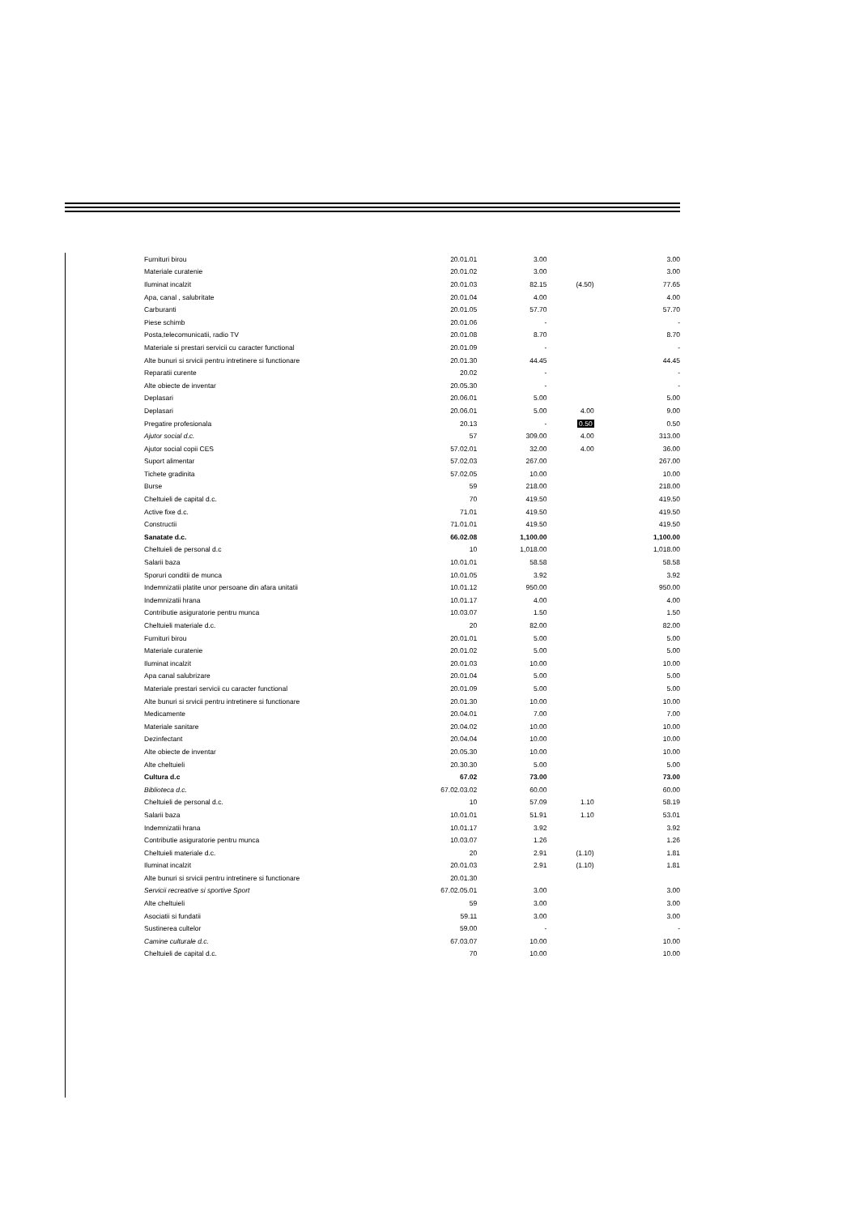| Furnituri birou | 20.01.01 | 3.00 | | 3.00 |
| Materiale curatenie | 20.01.02 | 3.00 | | 3.00 |
| Iluminat incalzit | 20.01.03 | 82.15 | (4.50) | 77.65 |
| Apa, canal , salubritate | 20.01.04 | 4.00 | | 4.00 |
| Carburanti | 20.01.05 | 57.70 | | 57.70 |
| Piese schimb | 20.01.06 | - | | - |
| Posta,telecomunicatii, radio TV | 20.01.08 | 8.70 | | 8.70 |
| Materiale si prestari servicii cu caracter functional | 20.01.09 | - | | - |
| Alte bunuri si srvicii pentru intretinere si functionare | 20.01.30 | 44.45 | | 44.45 |
| Reparatii curente | 20.02 | - | | - |
| Alte obiecte de inventar | 20.05.30 | - | | - |
| Deplasari | 20.06.01 | 5.00 | | 5.00 |
| Deplasari | 20.06.01 | 5.00 | 4.00 | 9.00 |
| Pregatire profesionala | 20.13 | - | 0.50 | 0.50 |
| Ajutor social d.c. | 57 | 309.00 | 4.00 | 313.00 |
| Ajutor social copii CES | 57.02.01 | 32.00 | 4.00 | 36.00 |
| Suport alimentar | 57.02.03 | 267.00 | | 267.00 |
| Tichete gradinita | 57.02.05 | 10.00 | | 10.00 |
| Burse | 59 | 218.00 | | 218.00 |
| Cheltuieli de capital d.c. | 70 | 419.50 | | 419.50 |
| Active fixe d.c. | 71.01 | 419.50 | | 419.50 |
| Constructii | 71.01.01 | 419.50 | | 419.50 |
| Sanatate d.c. | 66.02.08 | 1,100.00 | | 1,100.00 |
| Cheltuieli de personal d.c | 10 | 1,018.00 | | 1,018.00 |
| Salarii baza | 10.01.01 | 58.58 | | 58.58 |
| Sporuri conditii de munca | 10.01.05 | 3.92 | | 3.92 |
| Indemnizatii platite unor persoane din afara unitatii | 10.01.12 | 950.00 | | 950.00 |
| Indemnizatii hrana | 10.01.17 | 4.00 | | 4.00 |
| Contributie asiguratorie pentru munca | 10.03.07 | 1.50 | | 1.50 |
| Cheltuieli materiale d.c. | 20 | 82.00 | | 82.00 |
| Furnituri birou | 20.01.01 | 5.00 | | 5.00 |
| Materiale curatenie | 20.01.02 | 5.00 | | 5.00 |
| Iluminat incalzit | 20.01.03 | 10.00 | | 10.00 |
| Apa canal salubrizare | 20.01.04 | 5.00 | | 5.00 |
| Materiale prestari servicii cu caracter functional | 20.01.09 | 5.00 | | 5.00 |
| Alte bunuri si srvicii pentru intretinere si functionare | 20.01.30 | 10.00 | | 10.00 |
| Medicamente | 20.04.01 | 7.00 | | 7.00 |
| Materiale sanitare | 20.04.02 | 10.00 | | 10.00 |
| Dezinfectant | 20.04.04 | 10.00 | | 10.00 |
| Alte obiecte de inventar | 20.05.30 | 10.00 | | 10.00 |
| Alte cheltuieli | 20.30.30 | 5.00 | | 5.00 |
| Cultura d.c | 67.02 | 73.00 | | 73.00 |
| Biblioteca d.c. | 67.02.03.02 | 60.00 | | 60.00 |
| Cheltuieli de personal d.c. | 10 | 57.09 | 1.10 | 58.19 |
| Salarii baza | 10.01.01 | 51.91 | 1.10 | 53.01 |
| Indemnizatii hrana | 10.01.17 | 3.92 | | 3.92 |
| Contributie asiguratorie pentru munca | 10.03.07 | 1.26 | | 1.26 |
| Cheltuieli materiale d.c. | 20 | 2.91 | (1.10) | 1.81 |
| Iluminat incalzit | 20.01.03 | 2.91 | (1.10) | 1.81 |
| Alte bunuri si srvicii pentru intretinere si functionare | 20.01.30 | | | |
| Servicii recreative si sportive Sport | 67.02.05.01 | 3.00 | | 3.00 |
| Alte cheltuieli | 59 | 3.00 | | 3.00 |
| Asociatii si fundatii | 59.11 | 3.00 | | 3.00 |
| Sustinerea cultelor | 59.00 | - | | - |
| Camine culturale d.c. | 67.03.07 | 10.00 | | 10.00 |
| Cheltuieli de capital d.c. | 70 | 10.00 | | 10.00 |